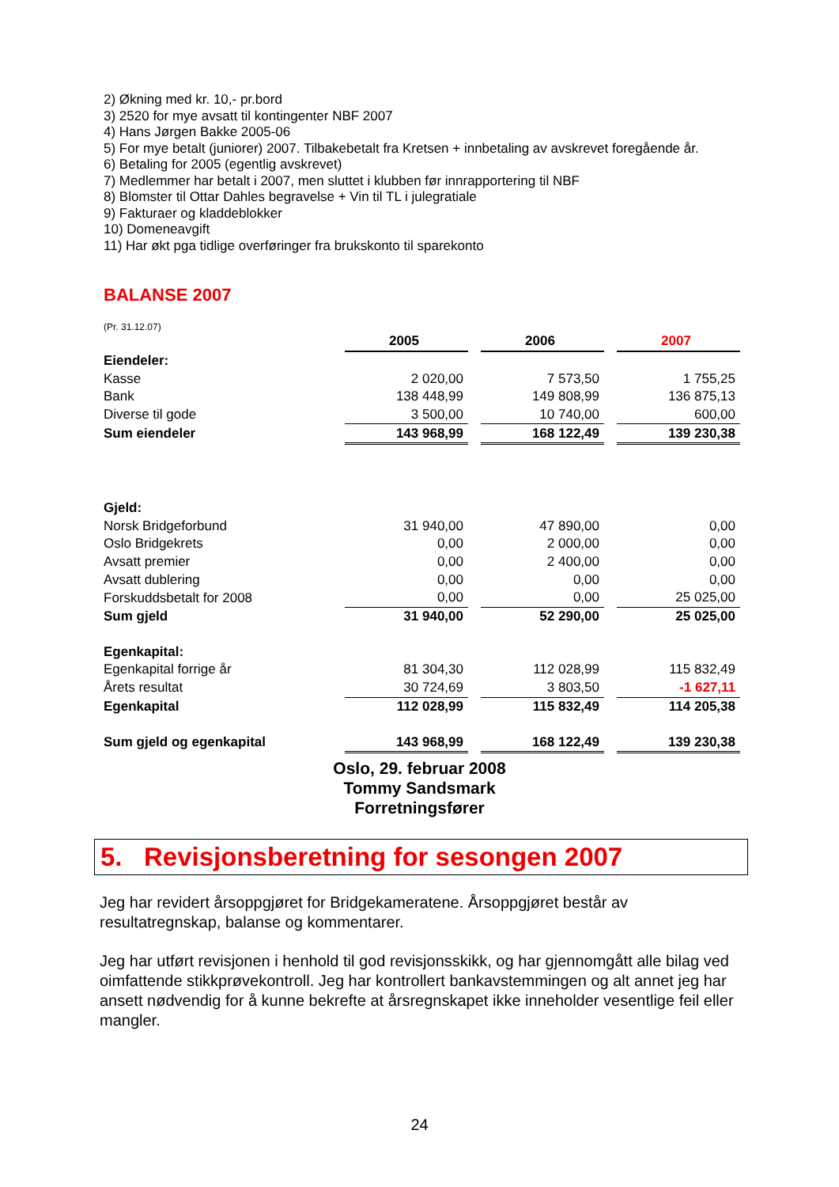2) Økning med kr. 10,- pr.bord
3) 2520 for mye avsatt til kontingenter NBF 2007
4) Hans Jørgen Bakke 2005-06
5) For mye betalt (juniorer) 2007. Tilbakebetalt fra Kretsen + innbetaling av avskrevet foregående år.
6) Betaling for 2005 (egentlig avskrevet)
7) Medlemmer har betalt i 2007, men sluttet i klubben før innrapportering til NBF
8) Blomster til Ottar Dahles begravelse + Vin til TL i julegratiale
9) Fakturaer og kladdeblokker
10) Domeneavgift
11) Har økt pga tidlige overføringer fra brukskonto til sparekonto
BALANSE 2007
(Pr. 31.12.07)
| | 2005 | | 2006 | | 2007 |
| Eiendeler: | | | | | |
| Kasse | 2 020,00 | | 7 573,50 | | 1 755,25 |
| Bank | 138 448,99 | | 149 808,99 | | 136 875,13 |
| Diverse til gode | 3 500,00 | | 10 740,00 | | 600,00 |
| Sum eiendeler | 143 968,99 | | 168 122,49 | | 139 230,38 |
| Gjeld: | | | | | |
| Norsk Bridgeforbund | 31 940,00 | | 47 890,00 | | 0,00 |
| Oslo Bridgekrets | 0,00 | | 2 000,00 | | 0,00 |
| Avsatt premier | 0,00 | | 2 400,00 | | 0,00 |
| Avsatt dublering | 0,00 | | 0,00 | | 0,00 |
| Forskuddsbetalt for 2008 | 0,00 | | 0,00 | | 25 025,00 |
| Sum gjeld | 31 940,00 | | 52 290,00 | | 25 025,00 |
| Egenkapital: | | | | | |
| Egenkapital forrige år | 81 304,30 | | 112 028,99 | | 115 832,49 |
| Årets resultat | 30 724,69 | | 3 803,50 | | -1 627,11 |
| Egenkapital | 112 028,99 | | 115 832,49 | | 114 205,38 |
| Sum gjeld og egenkapital | 143 968,99 | | 168 122,49 | | 139 230,38 |
Oslo, 29. februar 2008
Tommy Sandsmark
Forretningsfører
5. Revisjonsberetning for sesongen 2007
Jeg har revidert årsoppgjøret for Bridgekameratene. Årsoppgjøret består av resultatregnskap, balanse og kommentarer.
Jeg har utført revisjonen i henhold til god revisjonsskikk, og har gjennomgått alle bilag ved oimfattende stikkprøvekontroll. Jeg har kontrollert bankavstemmingen og alt annet jeg har ansett nødvendig for å kunne bekrefte at årsregnskapet ikke inneholder vesentlige feil eller mangler.
24